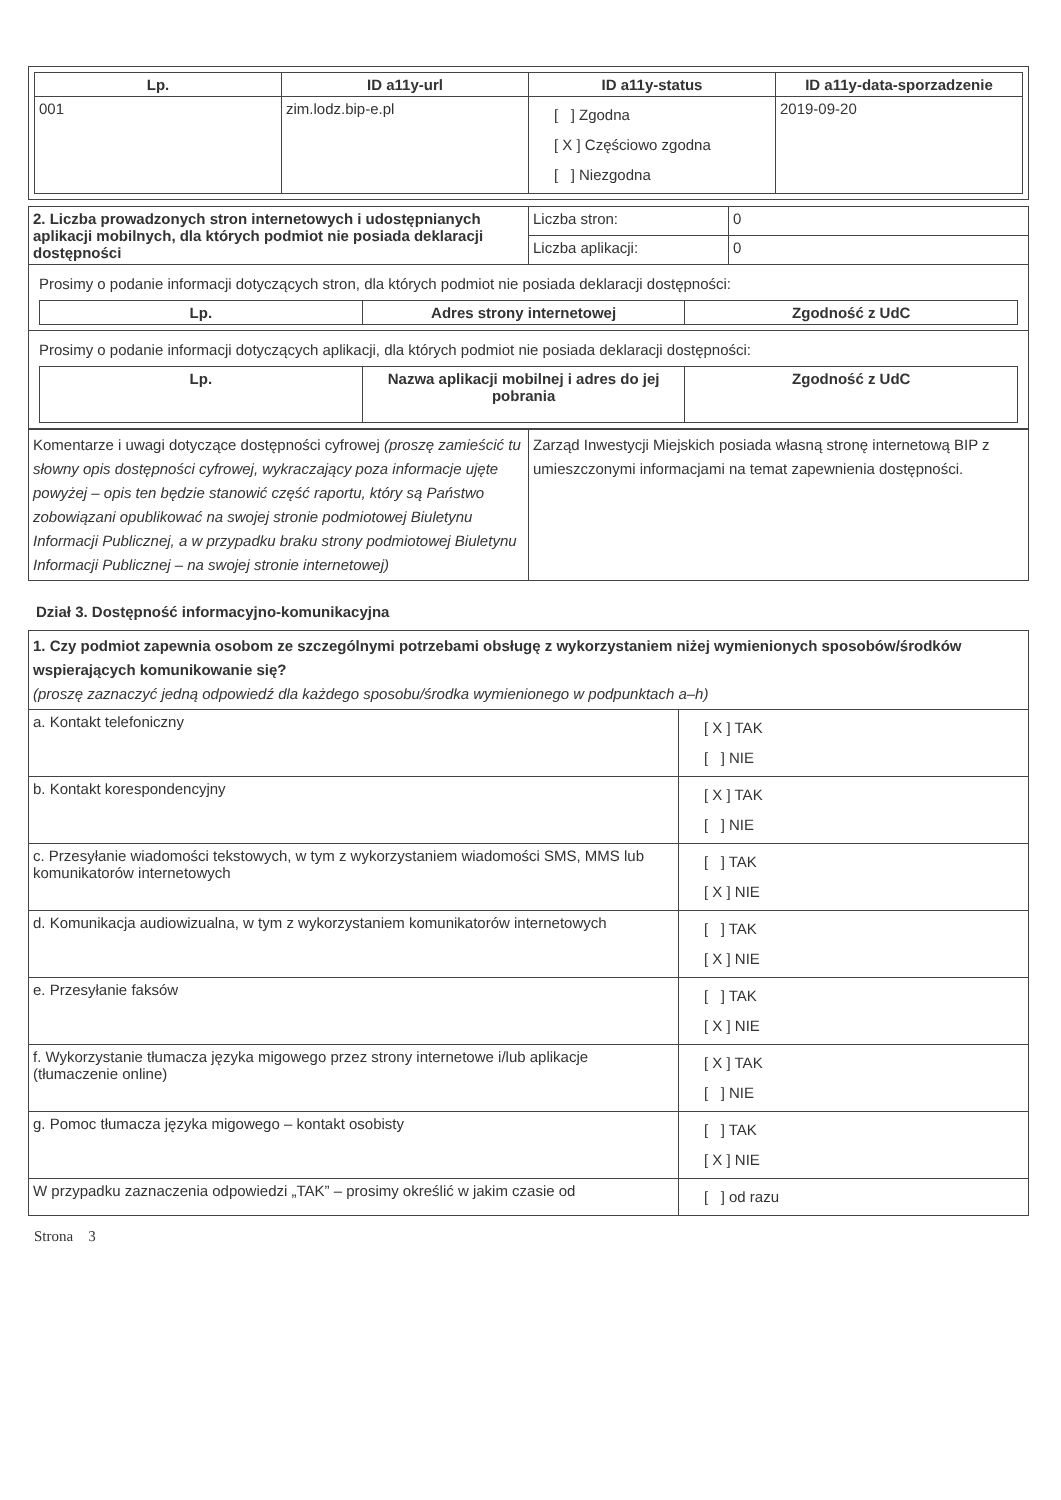| Lp. | ID a11y-url | ID a11y-status | ID a11y-data-sporzadzenie |
| --- | --- | --- | --- |
| 001 | zim.lodz.bip-e.pl | [ ] Zgodna [ X ] Częściowo zgodna [ ] Niezgodna | 2019-09-20 |
| 2. Liczba prowadzonych stron internetowych i udostępnianych aplikacji mobilnych, dla których podmiot nie posiada deklaracji dostępności | Liczba stron: | 0 |
| | Liczba aplikacji: | 0 |
| Prosimy o podanie informacji dotyczących stron, dla których podmiot nie posiada deklaracji dostępności: / Lp. / Adres strony internetowej / Zgodność z UdC / / --- / --- / --- / | | |
| Prosimy o podanie informacji dotyczących aplikacji, dla których podmiot nie posiada deklaracji dostępności: / Lp. / Nazwa aplikacji mobilnej i adres do jej pobrania / Zgodność z UdC / / --- / --- / --- / | | |
| Komentarze i uwagi dotyczące dostępności cyfrowej (proszę zamieścić tu słowny opis dostępności cyfrowej, wykraczający poza informacje ujęte powyżej – opis ten będzie stanowić część raportu, który są Państwo zobowiązani opublikować na swojej stronie podmiotowej Biuletynu Informacji Publicznej, a w przypadku braku strony podmiotowej Biuletynu Informacji Publicznej – na swojej stronie internetowej) | Zarząd Inwestycji Miejskich posiada własną stronę internetową BIP z umieszczonymi informacjami na temat zapewnienia dostępności. |
Dział 3. Dostępność informacyjno-komunikacyjna
| 1. Czy podmiot zapewnia osobom ze szczególnymi potrzebami obsługę z wykorzystaniem niżej wymienionych sposobów/środków wspierających komunikowanie się? (proszę zaznaczyć jedną odpowiedź dla każdego sposobu/środka wymienionego w podpunktach a–h) | |
| a. Kontakt telefoniczny | [ X ] TAK [ ] NIE |
| b. Kontakt korespondencyjny | [ X ] TAK [ ] NIE |
| c. Przesyłanie wiadomości tekstowych, w tym z wykorzystaniem wiadomości SMS, MMS lub komunikatorów internetowych | [ ] TAK [ X ] NIE |
| d. Komunikacja audiowizualna, w tym z wykorzystaniem komunikatorów internetowych | [ ] TAK [ X ] NIE |
| e. Przesyłanie faksów | [ ] TAK [ X ] NIE |
| f. Wykorzystanie tłumacza języka migowego przez strony internetowe i/lub aplikacje (tłumaczenie online) | [ X ] TAK [ ] NIE |
| g. Pomoc tłumacza języka migowego – kontakt osobisty | [ ] TAK [ X ] NIE |
| W przypadku zaznaczenia odpowiedzi „TAK” – prosimy określić w jakim czasie od | [ ] od razu |
Strona 3